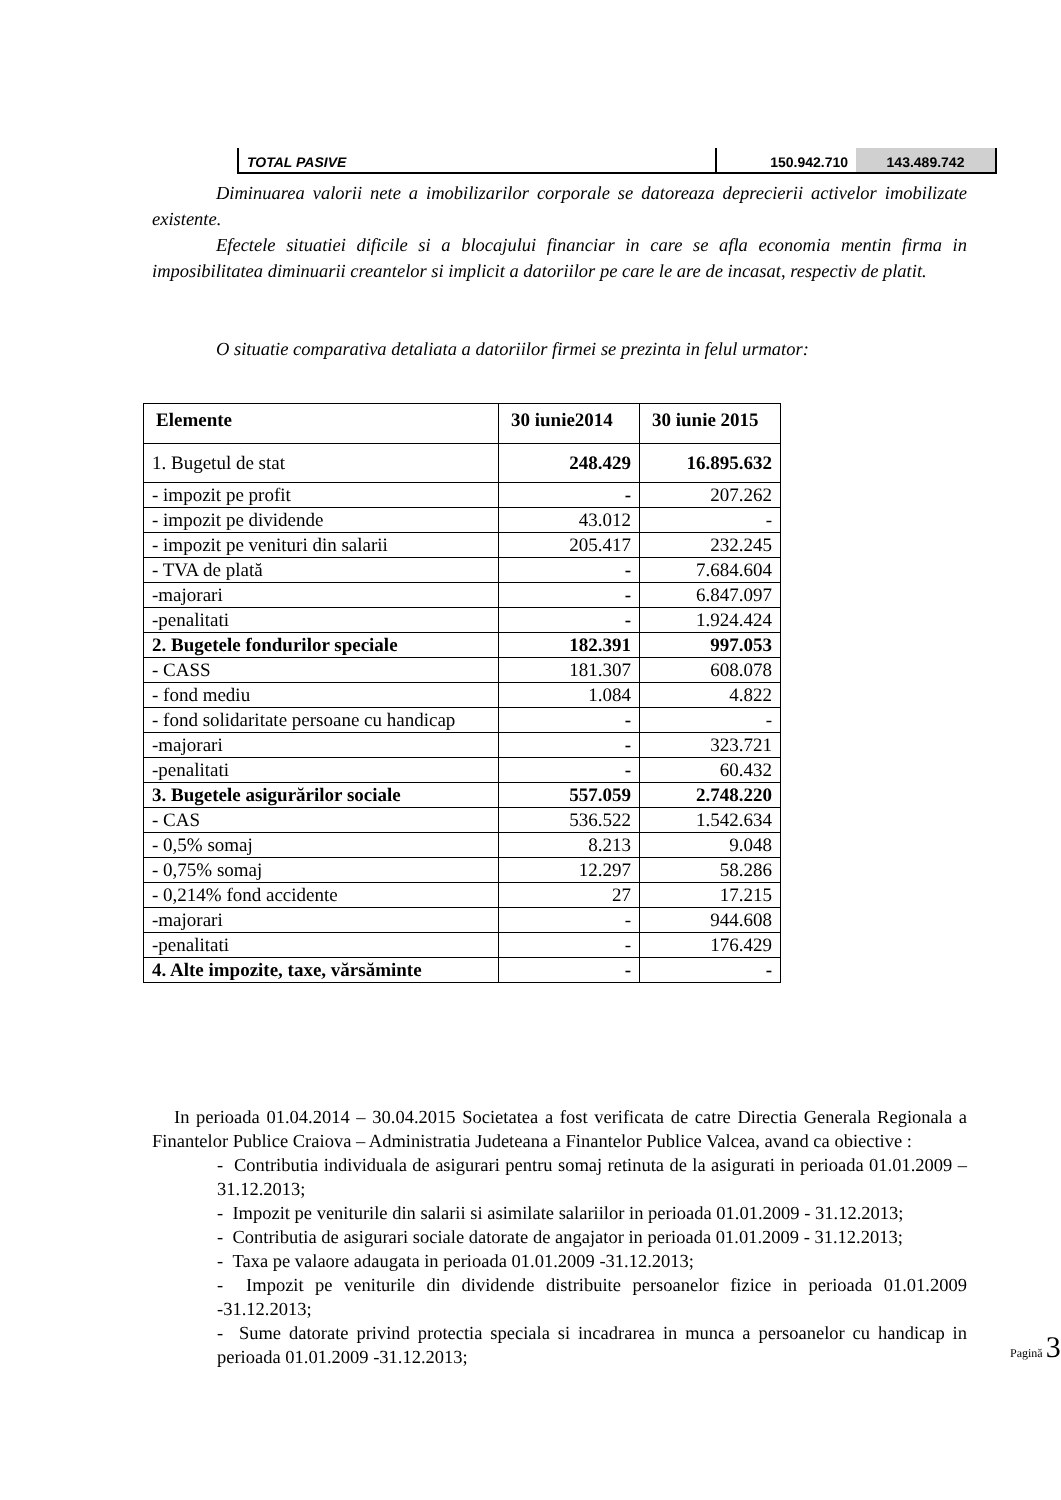| TOTAL PASIVE | 150.942.710 | 143.489.742 |
Diminuarea valorii nete a imobilizarilor corporale se datoreaza deprecierii activelor imobilizate existente.
Efectele situatiei dificile si a blocajului financiar in care se afla economia mentin firma in imposibilitatea diminuarii creantelor si implicit a datoriilor pe care le are de incasat, respectiv de platit.
O situatie comparativa detaliata a datoriilor firmei se prezinta in felul urmator:
| Elemente | 30 iunie2014 | 30 iunie 2015 |
| --- | --- | --- |
| 1. Bugetul de stat | 248.429 | 16.895.632 |
| - impozit pe profit | - | 207.262 |
| - impozit pe dividende | 43.012 | - |
| - impozit pe venituri din salarii | 205.417 | 232.245 |
| - TVA de plată | - | 7.684.604 |
| -majorari | - | 6.847.097 |
| -penalitati | - | 1.924.424 |
| 2. Bugetele fondurilor speciale | 182.391 | 997.053 |
| - CASS | 181.307 | 608.078 |
| - fond mediu | 1.084 | 4.822 |
| - fond solidaritate persoane cu handicap | - | - |
| -majorari | - | 323.721 |
| -penalitati | - | 60.432 |
| 3. Bugetele asigurărilor sociale | 557.059 | 2.748.220 |
| - CAS | 536.522 | 1.542.634 |
| - 0,5% somaj | 8.213 | 9.048 |
| - 0,75% somaj | 12.297 | 58.286 |
| - 0,214% fond accidente | 27 | 17.215 |
| -majorari | - | 944.608 |
| -penalitati | - | 176.429 |
| 4. Alte impozite, taxe, vărsăminte | - | - |
In perioada 01.04.2014 – 30.04.2015 Societatea a fost verificata de catre Directia Generala Regionala a Finantelor Publice Craiova – Administratia Judeteana a Finantelor Publice Valcea, avand ca obiective :
- Contributia individuala de asigurari pentru somaj retinuta de la asigurati in perioada 01.01.2009 – 31.12.2013;
- Impozit pe veniturile din salarii si asimilate salariilor in perioada 01.01.2009 - 31.12.2013;
- Contributia de asigurari sociale datorate de angajator in perioada 01.01.2009 - 31.12.2013;
- Taxa pe valaore adaugata in perioada 01.01.2009 -31.12.2013;
- Impozit pe veniturile din dividende distribuite persoanelor fizice in perioada 01.01.2009 -31.12.2013;
- Sume datorate privind protectia speciala si incadrarea in munca a persoanelor cu handicap in perioada 01.01.2009 -31.12.2013;
Pagină 3